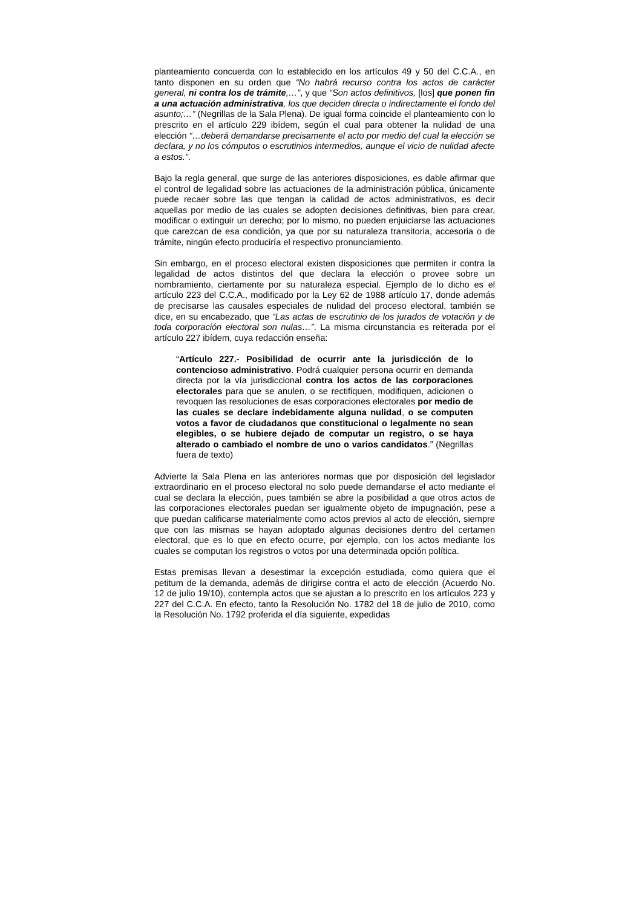planteamiento concuerda con lo establecido en los artículos 49 y 50 del C.C.A., en tanto disponen en su orden que “No habrá recurso contra los actos de carácter general, ni contra los de trámite,…”, y que “Son actos definitivos, [los] que ponen fin a una actuación administrativa, los que deciden directa o indirectamente el fondo del asunto;…” (Negrillas de la Sala Plena). De igual forma coincide el planteamiento con lo prescrito en el artículo 229 ibídem, según el cual para obtener la nulidad de una elección “…deberá demandarse precisamente el acto por medio del cual la elección se declara, y no los cómputos o escrutinios intermedios, aunque el vicio de nulidad afecte a estos.”.
Bajo la regla general, que surge de las anteriores disposiciones, es dable afirmar que el control de legalidad sobre las actuaciones de la administración pública, únicamente puede recaer sobre las que tengan la calidad de actos administrativos, es decir aquellas por medio de las cuales se adopten decisiones definitivas, bien para crear, modificar o extinguir un derecho; por lo mismo, no pueden enjuiciarse las actuaciones que carezcan de esa condición, ya que por su naturaleza transitoria, accesoria o de trámite, ningún efecto produciría el respectivo pronunciamiento.
Sin embargo, en el proceso electoral existen disposiciones que permiten ir contra la legalidad de actos distintos del que declara la elección o provee sobre un nombramiento, ciertamente por su naturaleza especial. Ejemplo de lo dicho es el artículo 223 del C.C.A., modificado por la Ley 62 de 1988 artículo 17, donde además de precisarse las causales especiales de nulidad del proceso electoral, también se dice, en su encabezado, que “Las actas de escrutinio de los jurados de votación y de toda corporación electoral son nulas…”. La misma circunstancia es reiterada por el artículo 227 ibídem, cuya redacción enseña:
“Artículo 227.- Posibilidad de ocurrir ante la jurisdicción de lo contencioso administrativo. Podrá cualquier persona ocurrir en demanda directa por la vía jurisdiccional contra los actos de las corporaciones electorales para que se anulen, o se rectifiquen, modifiquen, adicionen o revoquen las resoluciones de esas corporaciones electorales por medio de las cuales se declare indebidamente alguna nulidad, o se computen votos a favor de ciudadanos que constitucional o legalmente no sean elegibles, o se hubiere dejado de computar un registro, o se haya alterado o cambiado el nombre de uno o varios candidatos.” (Negrillas fuera de texto)
Advierte la Sala Plena en las anteriores normas que por disposición del legislador extraordinario en el proceso electoral no solo puede demandarse el acto mediante el cual se declara la elección, pues también se abre la posibilidad a que otros actos de las corporaciones electorales puedan ser igualmente objeto de impugnación, pese a que puedan calificarse materialmente como actos previos al acto de elección, siempre que con las mismas se hayan adoptado algunas decisiones dentro del certamen electoral, que es lo que en efecto ocurre, por ejemplo, con los actos mediante los cuales se computan los registros o votos por una determinada opción política.
Estas premisas llevan a desestimar la excepción estudiada, como quiera que el petitum de la demanda, además de dirigirse contra el acto de elección (Acuerdo No. 12 de julio 19/10), contempla actos que se ajustan a lo prescrito en los artículos 223 y 227 del C.C.A. En efecto, tanto la Resolución No. 1782 del 18 de julio de 2010, como la Resolución No. 1792 proferida el día siguiente, expedidas